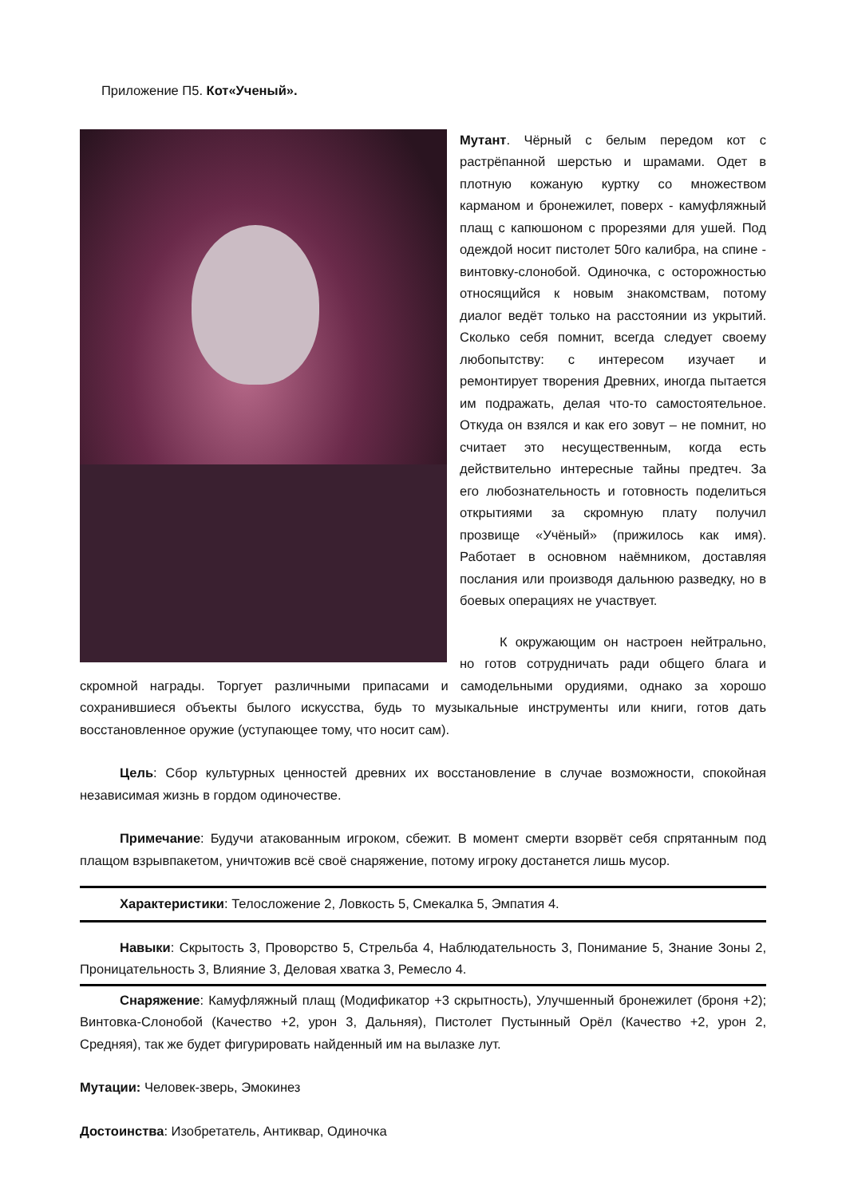Приложение П5. Кот«Ученый».
Мутант. Чёрный с белым передом кот с растрёпанной шерстью и шрамами. Одет в плотную кожаную куртку со множеством карманом и бронежилет, поверх - камуфляжный плащ с капюшоном с прорезями для ушей. Под одеждой носит пистолет 50го калибра, на спине - винтовку-слонобой. Одиночка, с осторожностью относящийся к новым знакомствам, потому диалог ведёт только на расстоянии из укрытий. Сколько себя помнит, всегда следует своему любопытству: с интересом изучает и ремонтирует творения Древних, иногда пытается им подражать, делая что-то самостоятельное. Откуда он взялся и как его зовут – не помнит, но считает это несущественным, когда есть действительно интересные тайны предтеч. За его любознательность и готовность поделиться открытиями за скромную плату получил прозвище «Учёный» (прижилось как имя). Работает в основном наёмником, доставляя послания или производя дальнюю разведку, но в боевых операциях не участвует.
К окружающим он настроен нейтрально, но готов сотрудничать ради общего блага и скромной награды. Торгует различными припасами и самодельными орудиями, однако за хорошо сохранившиеся объекты былого искусства, будь то музыкальные инструменты или книги, готов дать восстановленное оружие (уступающее тому, что носит сам).
Цель: Сбор культурных ценностей древних их восстановление в случае возможности, спокойная независимая жизнь в гордом одиночестве.
Примечание: Будучи атакованным игроком, сбежит. В момент смерти взорвёт себя спрятанным под плащом взрывпакетом, уничтожив всё своё снаряжение, потому игроку достанется лишь мусор.
Характеристики: Телосложение 2, Ловкость 5, Смекалка 5, Эмпатия 4.
Навыки: Скрытость 3, Проворство 5, Стрельба 4, Наблюдательность 3, Понимание 5, Знание Зоны 2, Проницательность 3, Влияние 3, Деловая хватка 3, Ремесло 4.
Снаряжение: Камуфляжный плащ (Модификатор +3 скрытность), Улучшенный бронежилет (броня +2); Винтовка-Слонобой (Качество +2, урон 3, Дальняя), Пистолет Пустынный Орёл (Качество +2, урон 2, Средняя), так же будет фигурировать найденный им на вылазке лут.
Мутации: Человек-зверь, Эмокинез
Достоинства: Изобретатель, Антиквар, Одиночка